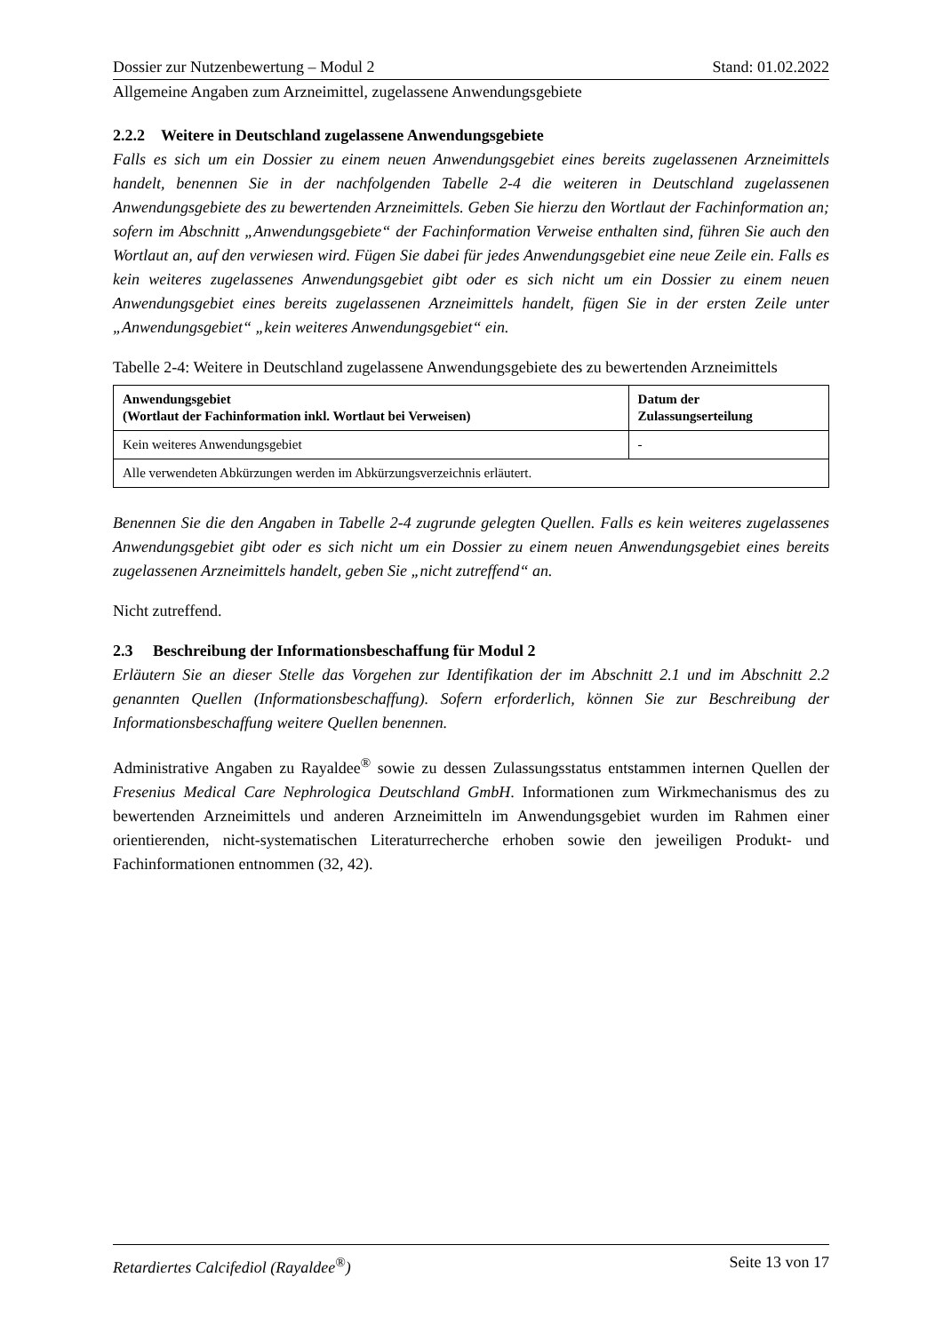Dossier zur Nutzenbewertung – Modul 2 Stand: 01.02.2022
Allgemeine Angaben zum Arzneimittel, zugelassene Anwendungsgebiete
2.2.2 Weitere in Deutschland zugelassene Anwendungsgebiete
Falls es sich um ein Dossier zu einem neuen Anwendungsgebiet eines bereits zugelassenen Arzneimittels handelt, benennen Sie in der nachfolgenden Tabelle 2-4 die weiteren in Deutschland zugelassenen Anwendungsgebiete des zu bewertenden Arzneimittels. Geben Sie hierzu den Wortlaut der Fachinformation an; sofern im Abschnitt „Anwendungsgebiete“ der Fachinformation Verweise enthalten sind, führen Sie auch den Wortlaut an, auf den verwiesen wird. Fügen Sie dabei für jedes Anwendungsgebiet eine neue Zeile ein. Falls es kein weiteres zugelassenes Anwendungsgebiet gibt oder es sich nicht um ein Dossier zu einem neuen Anwendungsgebiet eines bereits zugelassenen Arzneimittels handelt, fügen Sie in der ersten Zeile unter „Anwendungsgebiet“ „kein weiteres Anwendungsgebiet“ ein.
Tabelle 2-4: Weitere in Deutschland zugelassene Anwendungsgebiete des zu bewertenden Arzneimittels
| Anwendungsgebiet (Wortlaut der Fachinformation inkl. Wortlaut bei Verweisen) | Datum der Zulassungserteilung |
| --- | --- |
| Kein weiteres Anwendungsgebiet | - |
| Alle verwendeten Abkürzungen werden im Abkürzungsverzeichnis erläutert. | |
Benennen Sie die den Angaben in Tabelle 2-4 zugrunde gelegten Quellen. Falls es kein weiteres zugelassenes Anwendungsgebiet gibt oder es sich nicht um ein Dossier zu einem neuen Anwendungsgebiet eines bereits zugelassenen Arzneimittels handelt, geben Sie „nicht zutreffend“ an.
Nicht zutreffend.
2.3 Beschreibung der Informationsbeschaffung für Modul 2
Erläutern Sie an dieser Stelle das Vorgehen zur Identifikation der im Abschnitt 2.1 und im Abschnitt 2.2 genannten Quellen (Informationsbeschaffung). Sofern erforderlich, können Sie zur Beschreibung der Informationsbeschaffung weitere Quellen benennen.
Administrative Angaben zu Rayaldee<sup>®</sup> sowie zu dessen Zulassungsstatus entstammen internen Quellen der Fresenius Medical Care Nephrologica Deutschland GmbH. Informationen zum Wirkmechanismus des zu bewertenden Arzneimittels und anderen Arzneimitteln im Anwendungsgebiet wurden im Rahmen einer orientierenden, nicht-systematischen Literaturrecherche erhoben sowie den jeweiligen Produkt- und Fachinformationen entnommen (32, 42).
Retardiertes Calcifediol (Rayaldee<sup>®</sup>) Seite 13 von 17